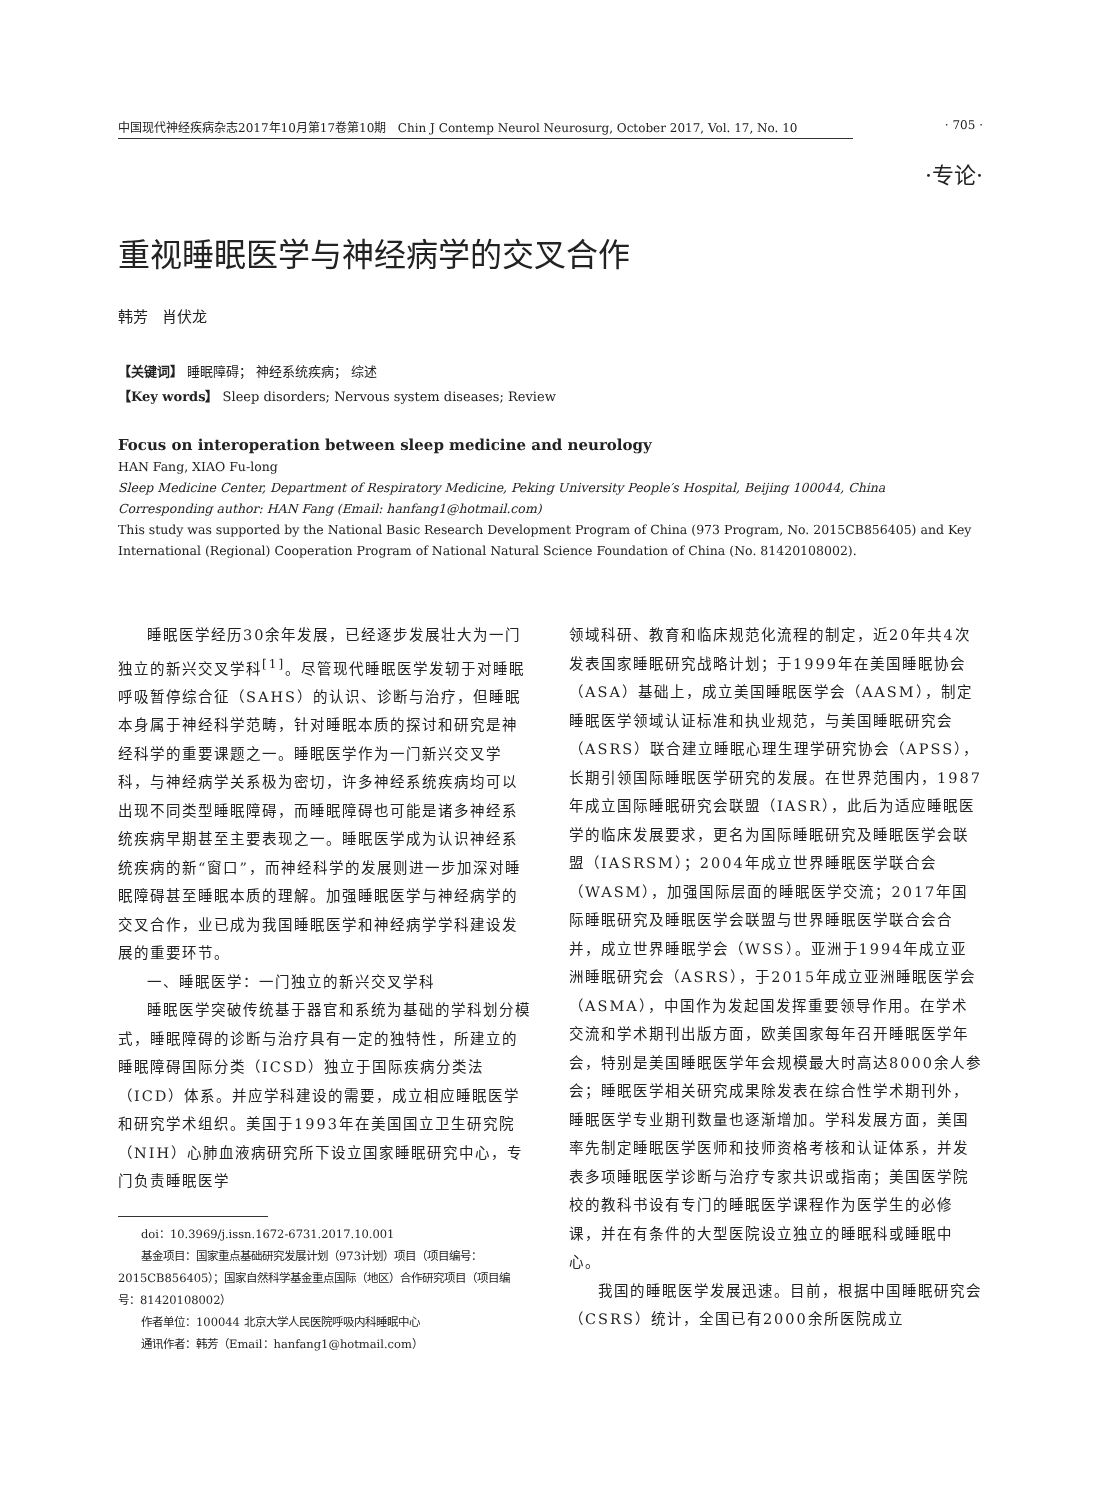中国现代神经疾病杂志2017年10月第17卷第10期 Chin J Contemp Neurol Neurosurg, October 2017, Vol. 17, No. 10 · 705 ·
·专论·
重视睡眠医学与神经病学的交叉合作
韩芳 肖伏龙
【关键词】 睡眠障碍； 神经系统疾病； 综述
【Key words】 Sleep disorders; Nervous system diseases; Review
Focus on interoperation between sleep medicine and neurology
HAN Fang, XIAO Fu-long
Sleep Medicine Center, Department of Respiratory Medicine, Peking University People′s Hospital, Beijing 100044, China
Corresponding author: HAN Fang (Email: hanfang1@hotmail.com)
This study was supported by the National Basic Research Development Program of China (973 Program, No. 2015CB856405) and Key International (Regional) Cooperation Program of National Natural Science Foundation of China (No. 81420108002).
睡眠医学经历30余年发展，已经逐步发展壮大为一门独立的新兴交叉学科<sup>[1]</sup>。尽管现代睡眠医学发轫于对睡眠呼吸暂停综合征（SAHS）的认识、诊断与治疗，但睡眠本身属于神经科学范畴，针对睡眠本质的探讨和研究是神经科学的重要课题之一。睡眠医学作为一门新兴交叉学科，与神经病学关系极为密切，许多神经系统疾病均可以出现不同类型睡眠障碍，而睡眠障碍也可能是诸多神经系统疾病早期甚至主要表现之一。睡眠医学成为认识神经系统疾病的新“窗口”，而神经科学的发展则进一步加深对睡眠障碍甚至睡眠本质的理解。加强睡眠医学与神经病学的交叉合作，业已成为我国睡眠医学和神经病学学科建设发展的重要环节。
一、睡眠医学：一门独立的新兴交叉学科
睡眠医学突破传统基于器官和系统为基础的学科划分模式，睡眠障碍的诊断与治疗具有一定的独特性，所建立的睡眠障碍国际分类（ICSD）独立于国际疾病分类法（ICD）体系。并应学科建设的需要，成立相应睡眠医学和研究学术组织。美国于1993年在美国国立卫生研究院（NIH）心肺血液病研究所下设立国家睡眠研究中心，专门负责睡眠医学
doi：10.3969/j.issn.1672-6731.2017.10.001
基金项目：国家重点基础研究发展计划（973计划）项目（项目编号：2015CB856405）；国家自然科学基金重点国际（地区）合作研究项目（项目编号：81420108002）
作者单位：100044 北京大学人民医院呼吸内科睡眠中心
通讯作者：韩芳（Email：hanfang1@hotmail.com）
领域科研、教育和临床规范化流程的制定，近20年共4次发表国家睡眠研究战略计划；于1999年在美国睡眠协会（ASA）基础上，成立美国睡眠医学会（AASM），制定睡眠医学领域认证标准和执业规范，与美国睡眠研究会（ASRS）联合建立睡眠心理生理学研究协会（APSS），长期引领国际睡眠医学研究的发展。在世界范围内，1987年成立国际睡眠研究会联盟（IASR），此后为适应睡眠医学的临床发展要求，更名为国际睡眠研究及睡眠医学会联盟（IASRSM）；2004年成立世界睡眠医学联合会（WASM），加强国际层面的睡眠医学交流；2017年国际睡眠研究及睡眠医学会联盟与世界睡眠医学联合会合并，成立世界睡眠学会（WSS）。亚洲于1994年成立亚洲睡眠研究会（ASRS），于2015年成立亚洲睡眠医学会（ASMA），中国作为发起国发挥重要领导作用。在学术交流和学术期刊出版方面，欧美国家每年召开睡眠医学年会，特别是美国睡眠医学年会规模最大时高达8000余人参会；睡眠医学相关研究成果除发表在综合性学术期刊外，睡眠医学专业期刊数量也逐渐增加。学科发展方面，美国率先制定睡眠医学医师和技师资格考核和认证体系，并发表多项睡眠医学诊断与治疗专家共识或指南；美国医学院校的教科书设有专门的睡眠医学课程作为医学生的必修课，并在有条件的大型医院设立独立的睡眠科或睡眠中心。
我国的睡眠医学发展迅速。目前，根据中国睡眠研究会（CSRS）统计，全国已有2000余所医院成立